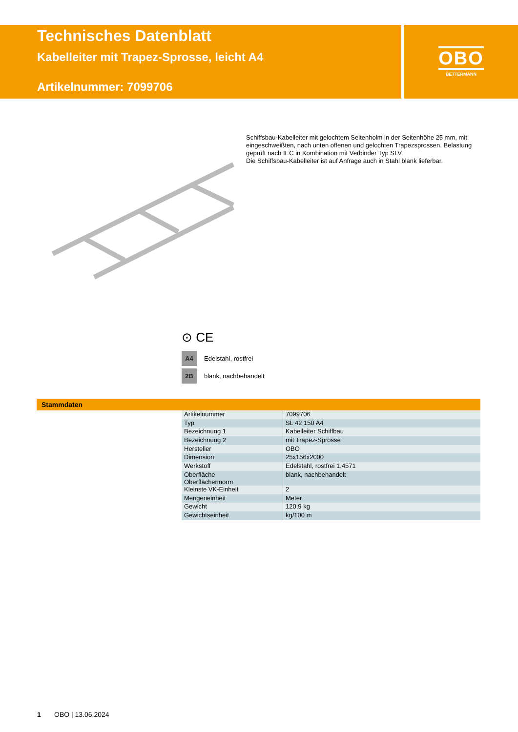Technisches Datenblatt
Kabelleiter mit Trapez-Sprosse, leicht A4
Artikelnummer: 7099706
OBO
BETTERMANN
Schiffsbau-Kabelleiter mit gelochtem Seitenholm in der Seitenhöhe 25 mm, mit eingeschweißten, nach unten offenen und gelochten Trapezsprossen. Belastung geprüft nach IEC in Kombination mit Verbinder Typ SLV.
Die Schiffsbau-Kabelleiter ist auf Anfrage auch in Stahl blank lieferbar.
⊙ CE
A4 Edelstahl, rostfrei
2B blank, nachbehandelt
Stammdaten
| Artikelnummer | 7099706 |
| Typ | SL 42 150 A4 |
| Bezeichnung 1 | Kabelleiter Schiffbau |
| Bezeichnung 2 | mit Trapez-Sprosse |
| Hersteller | OBO |
| Dimension | 25x156x2000 |
| Werkstoff | Edelstahl, rostfrei 1.4571 |
| Oberfläche Oberflächennorm | blank, nachbehandelt |
| Kleinste VK-Einheit | 2 |
| Mengeneinheit | Meter |
| Gewicht | 120,9 kg |
| Gewichtseinheit | kg/100 m |
1 OBO | 13.06.2024